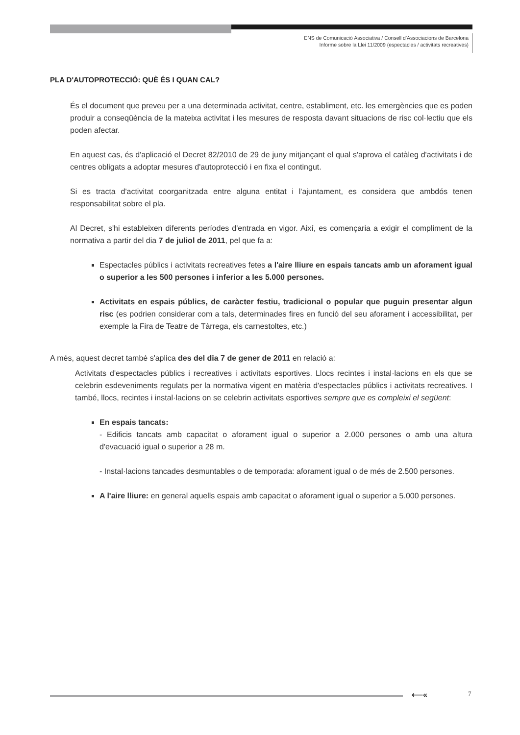ENS de Comunicació Associativa / Consell d'Associacions de Barcelona
Informe sobre la Llei 11/2009 (espectacles / activitats recreatives)
PLA D'AUTOPROTECCIÓ: QUÈ ÉS I QUAN CAL?
És el document que preveu per a una determinada activitat, centre, establiment, etc. les emergències que es poden produir a conseqüència de la mateixa activitat i les mesures de resposta davant situacions de risc col·lectiu que els poden afectar.
En aquest cas, és d'aplicació el Decret 82/2010 de 29 de juny mitjançant el qual s'aprova el catàleg d'activitats i de centres obligats a adoptar mesures d'autoprotecció i en fixa el contingut.
Si es tracta d'activitat coorganitzada entre alguna entitat i l'ajuntament, es considera que ambdós tenen responsabilitat sobre el pla.
Al Decret, s'hi estableixen diferents períodes d'entrada en vigor. Així, es començaria a exigir el compliment de la normativa a partir del dia 7 de juliol de 2011, pel que fa a:
Espectacles públics i activitats recreatives fetes a l'aire lliure en espais tancats amb un aforament igual o superior a les 500 persones i inferior a les 5.000 persones.
Activitats en espais públics, de caràcter festiu, tradicional o popular que puguin presentar algun risc (es podrien considerar com a tals, determinades fires en funció del seu aforament i accessibilitat, per exemple la Fira de Teatre de Tàrrega, els carnestoltes, etc.)
A més, aquest decret també s'aplica des del dia 7 de gener de 2011 en relació a:
Activitats d'espectacles públics i recreatives i activitats esportives. Llocs recintes i instal·lacions en els que se celebrin esdeveniments regulats per la normativa vigent en matèria d'espectacles públics i activitats recreatives. I també, llocs, recintes i instal·lacions on se celebrin activitats esportives sempre que es compleixi el següent:
En espais tancats:
- Edificis tancats amb capacitat o aforament igual o superior a 2.000 persones o amb una altura d'evacuació igual o superior a 28 m.
- Instal·lacions tancades desmuntables o de temporada: aforament igual o de més de 2.500 persones.
A l'aire lliure: en general aquells espais amb capacitat o aforament igual o superior a 5.000 persones.
⟵« 7